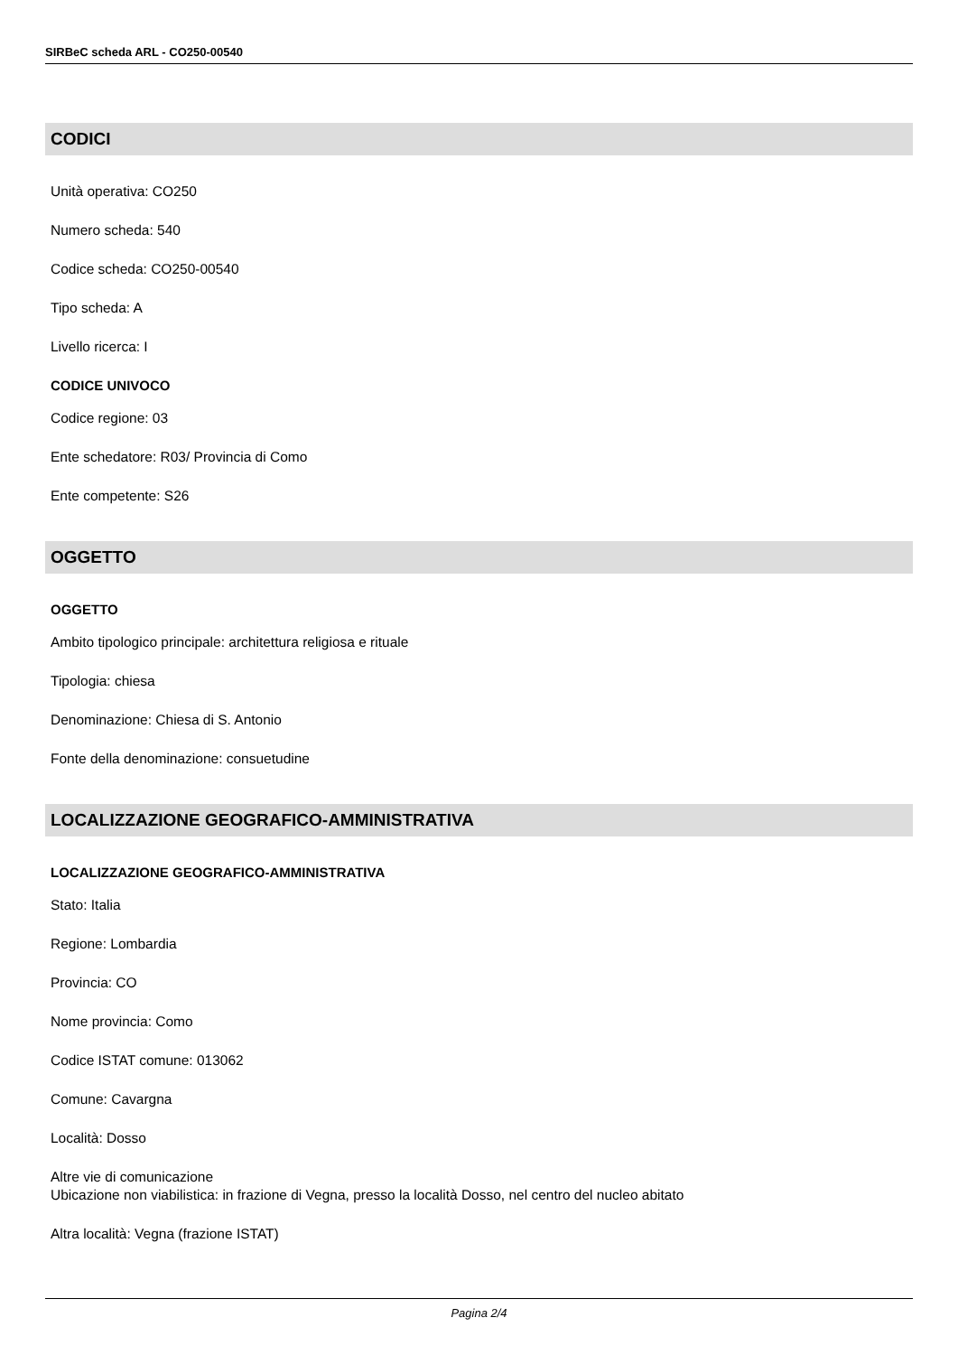SIRBeC scheda ARL - CO250-00540
CODICI
Unità operativa: CO250
Numero scheda: 540
Codice scheda: CO250-00540
Tipo scheda: A
Livello ricerca: I
CODICE UNIVOCO
Codice regione: 03
Ente schedatore: R03/ Provincia di Como
Ente competente: S26
OGGETTO
OGGETTO
Ambito tipologico principale: architettura religiosa e rituale
Tipologia: chiesa
Denominazione: Chiesa di S. Antonio
Fonte della denominazione: consuetudine
LOCALIZZAZIONE GEOGRAFICO-AMMINISTRATIVA
LOCALIZZAZIONE GEOGRAFICO-AMMINISTRATIVA
Stato: Italia
Regione: Lombardia
Provincia: CO
Nome provincia: Como
Codice ISTAT comune: 013062
Comune: Cavargna
Località: Dosso
Altre vie di comunicazione
Ubicazione non viabilistica: in frazione di Vegna, presso la località Dosso, nel centro del nucleo abitato
Altra località: Vegna (frazione ISTAT)
Pagina 2/4